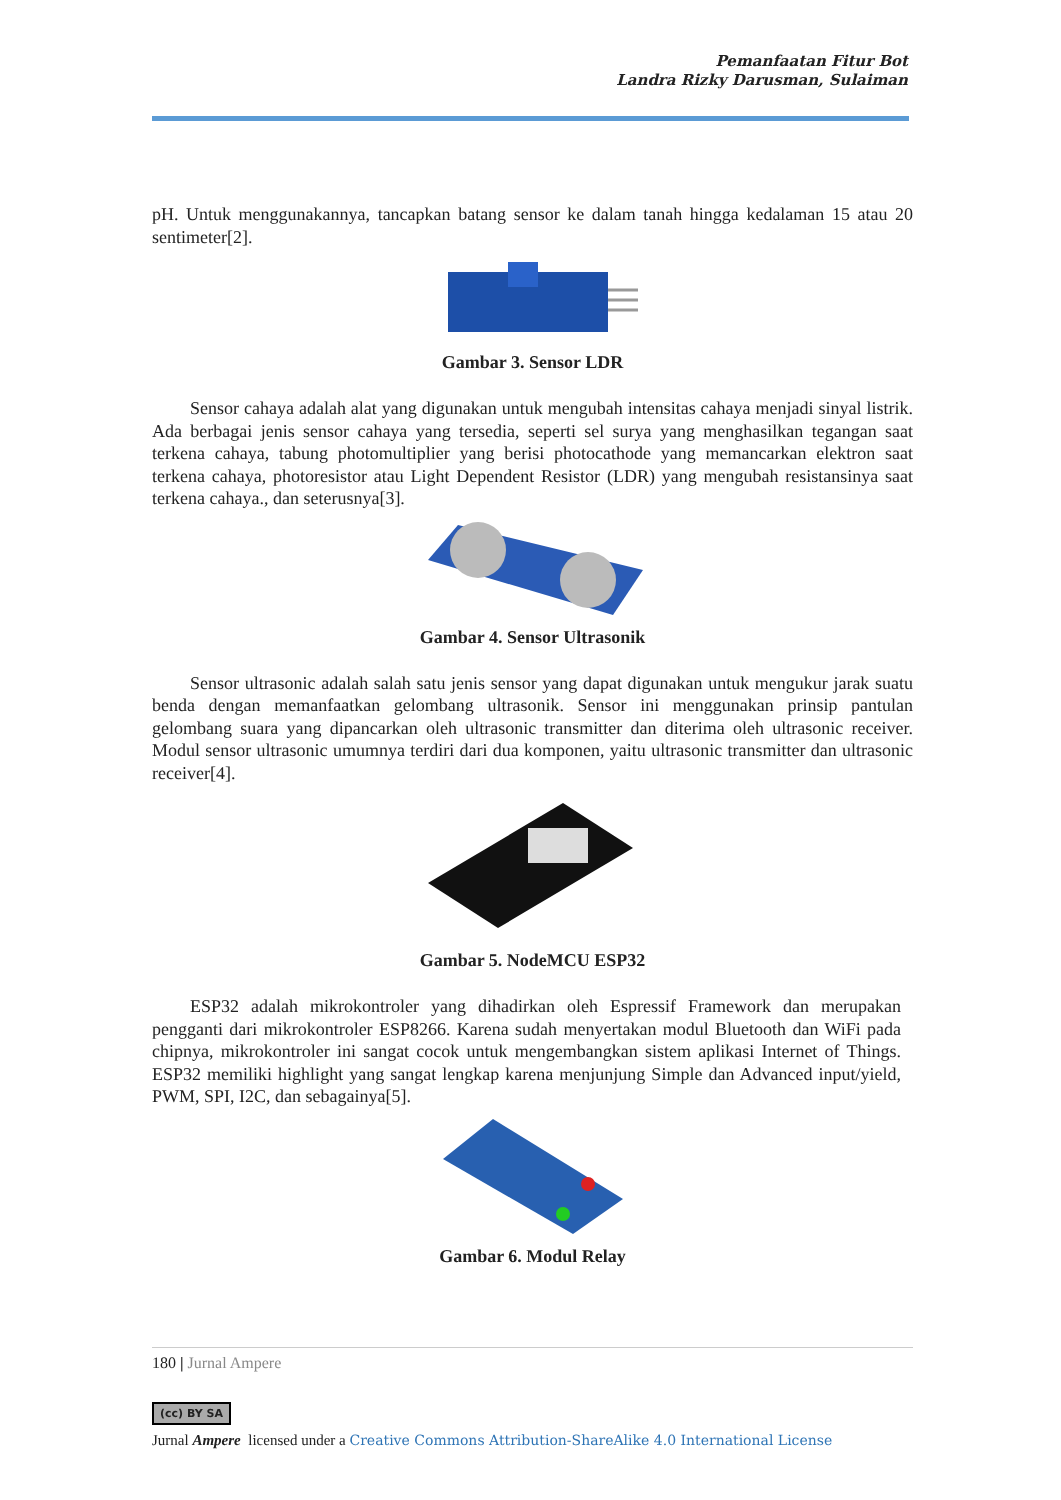Pemanfaatan Fitur Bot
Landra Rizky Darusman, Sulaiman
pH. Untuk menggunakannya, tancapkan batang sensor ke dalam tanah hingga kedalaman 15 atau 20 sentimeter[2].
Gambar 3. Sensor LDR
Sensor cahaya adalah alat yang digunakan untuk mengubah intensitas cahaya menjadi sinyal listrik. Ada berbagai jenis sensor cahaya yang tersedia, seperti sel surya yang menghasilkan tegangan saat terkena cahaya, tabung photomultiplier yang berisi photocathode yang memancarkan elektron saat terkena cahaya, photoresistor atau Light Dependent Resistor (LDR) yang mengubah resistansinya saat terkena cahaya., dan seterusnya[3].
Gambar 4. Sensor Ultrasonik
Sensor ultrasonic adalah salah satu jenis sensor yang dapat digunakan untuk mengukur jarak suatu benda dengan memanfaatkan gelombang ultrasonik. Sensor ini menggunakan prinsip pantulan gelombang suara yang dipancarkan oleh ultrasonic transmitter dan diterima oleh ultrasonic receiver. Modul sensor ultrasonic umumnya terdiri dari dua komponen, yaitu ultrasonic transmitter dan ultrasonic receiver[4].
Gambar 5. NodeMCU ESP32
ESP32 adalah mikrokontroler yang dihadirkan oleh Espressif Framework dan merupakan pengganti dari mikrokontroler ESP8266. Karena sudah menyertakan modul Bluetooth dan WiFi pada chipnya, mikrokontroler ini sangat cocok untuk mengembangkan sistem aplikasi Internet of Things. ESP32 memiliki highlight yang sangat lengkap karena menjunjung Simple dan Advanced input/yield, PWM, SPI, I2C, dan sebagainya[5].
Gambar 6. Modul Relay
180 | Jurnal Ampere
(cc) BY SA
Jurnal Ampere licensed under a Creative Commons Attribution-ShareAlike 4.0 International License